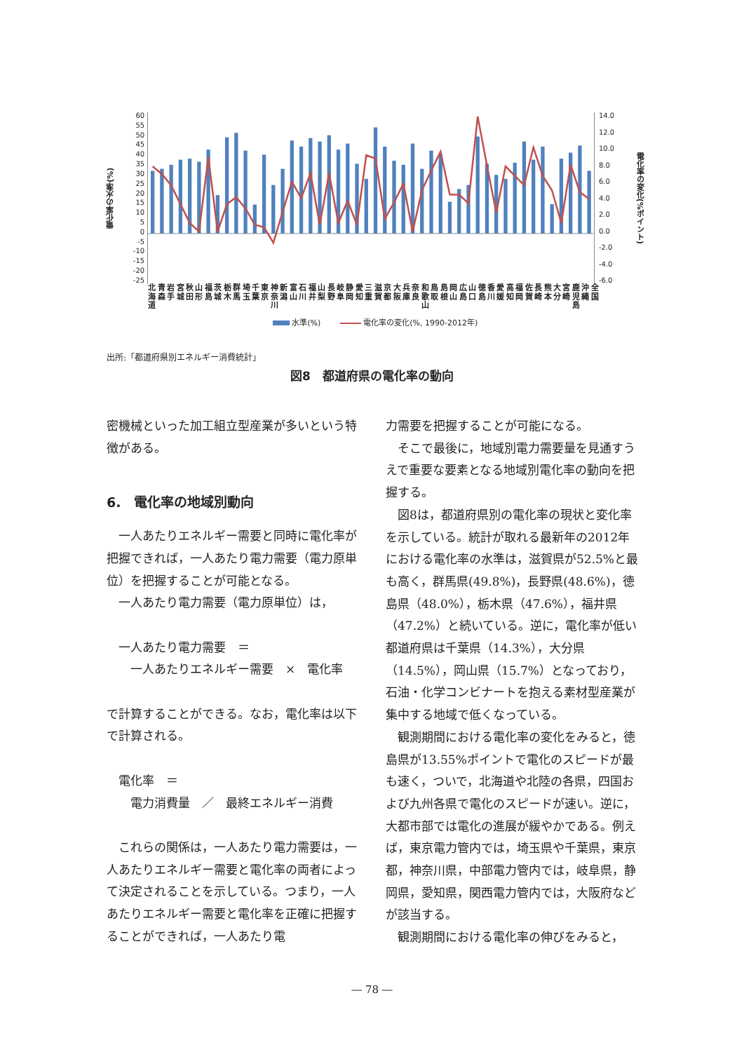電化率の水準(%)
60
55
50
45
40
35
30
25
20
15
10
5
0
-5
-10
-15
-20
-25
14.0
12.0
10.0
8.0
6.0
4.0
2.0
0.0
-2.0
-4.0
-6.0
電化率の変化(%ポイント)
北
海
道 青
森 岩
手 宮
城 秋
田 山
形 福
島 茨
城 栃
木 群
馬 埼
玉 千
葉 東
京 神
奈
川 新
潟 富
山 石
川 福
井 山
梨 長
野 岐
阜 静
岡 愛
知 三
重 滋
賀 京
都 大
阪 兵
庫 奈
良 和
歌
山 鳥
取 島
根 岡
山 広
島 山
口 徳
島 香
川 愛
媛 高
知 福
岡 佐
賀 長
崎 熊
本 大
分 宮
崎 鹿
児
島 沖
縄 全
国
水準(%) 電化率の変化(%, 1990-2012年)
出所:「都道府県別エネルギー消費統計」
図8　都道府県の電化率の動向
密機械といった加工組立型産業が多いという特徴がある。
6.　電化率の地域別動向
一人あたりエネルギー需要と同時に電化率が把握できれば，一人あたり電力需要（電力原単位）を把握することが可能となる。
一人あたり電力需要（電力原単位）は，
一人あたり電力需要　＝
一人あたりエネルギー需要　×　電化率
で計算することができる。なお，電化率は以下で計算される。
電化率　＝
電力消費量　／　最終エネルギー消費
これらの関係は，一人あたり電力需要は，一人あたりエネルギー需要と電化率の両者によって決定されることを示している。つまり，一人あたりエネルギー需要と電化率を正確に把握することができれば，一人あたり電
力需要を把握することが可能になる。
そこで最後に，地域別電力需要量を見通すうえで重要な要素となる地域別電化率の動向を把握する。
図8は，都道府県別の電化率の現状と変化率を示している。統計が取れる最新年の2012年における電化率の水準は，滋賀県が52.5%と最も高く，群馬県(49.8%)，長野県(48.6%)，徳島県（48.0%），栃木県（47.6%），福井県（47.2%）と続いている。逆に，電化率が低い都道府県は千葉県（14.3%），大分県（14.5%），岡山県（15.7%）となっており，石油・化学コンビナートを抱える素材型産業が集中する地域で低くなっている。
観測期間における電化率の変化をみると，徳島県が13.55%ポイントで電化のスピードが最も速く，ついで，北海道や北陸の各県，四国および九州各県で電化のスピードが速い。逆に，大都市部では電化の進展が緩やかである。例えば，東京電力管内では，埼玉県や千葉県，東京都，神奈川県，中部電力管内では，岐阜県，静岡県，愛知県，関西電力管内では，大阪府などが該当する。
観測期間における電化率の伸びをみると，
― 78 ―